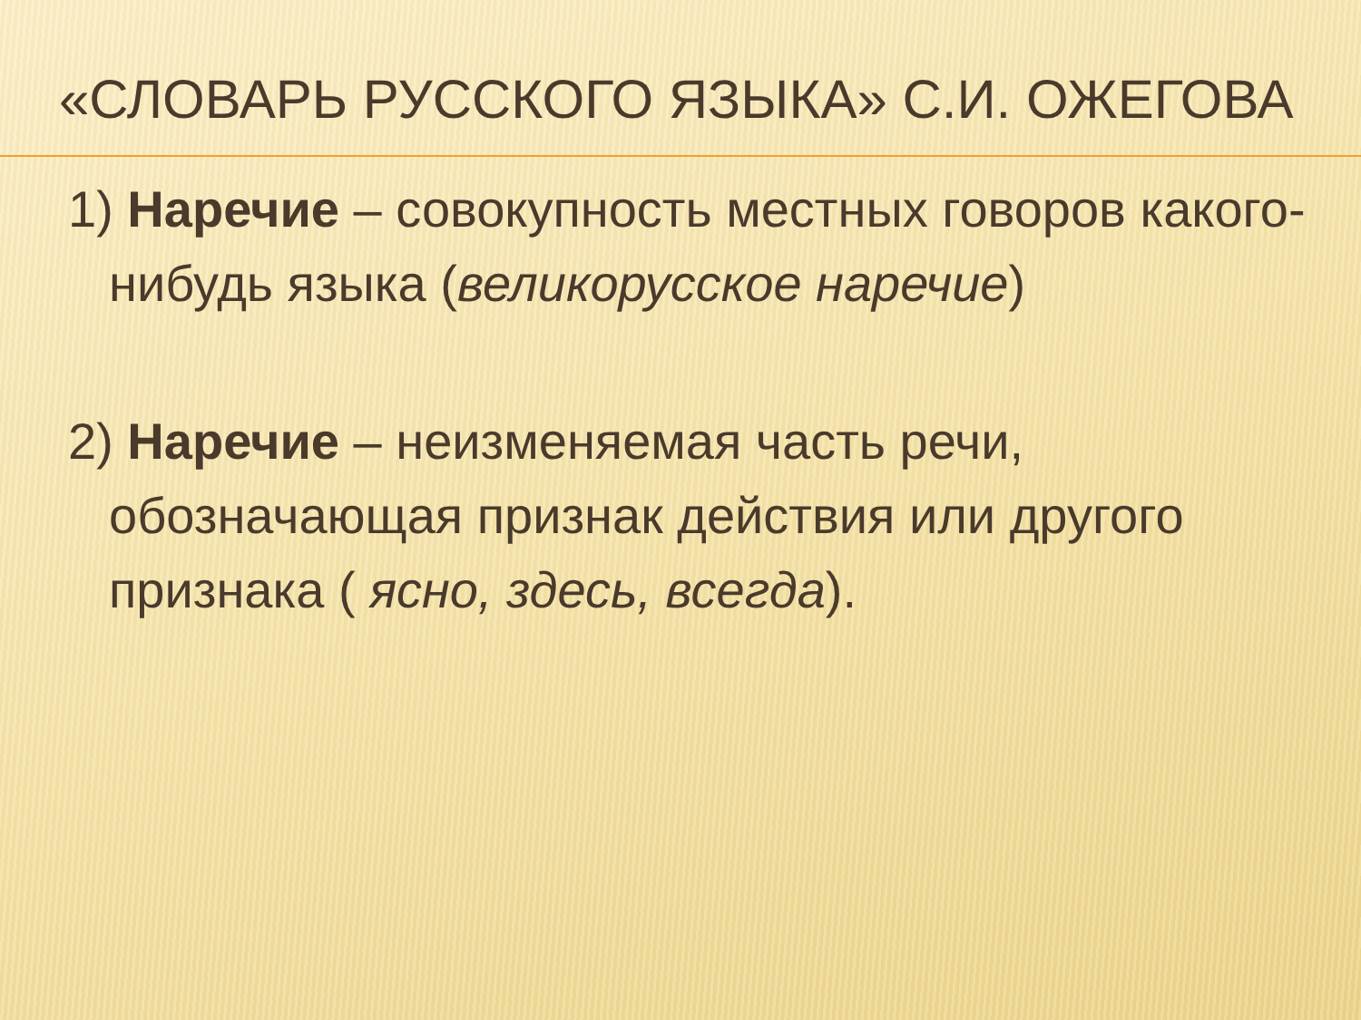«СЛОВАРЬ РУССКОГО ЯЗЫКА» С.И. ОЖЕГОВА
1) Наречие – совокупность местных говоров какого-нибудь языка (великорусское наречие)
2) Наречие – неизменяемая часть речи, обозначающая признак действия или другого признака ( ясно, здесь, всегда).